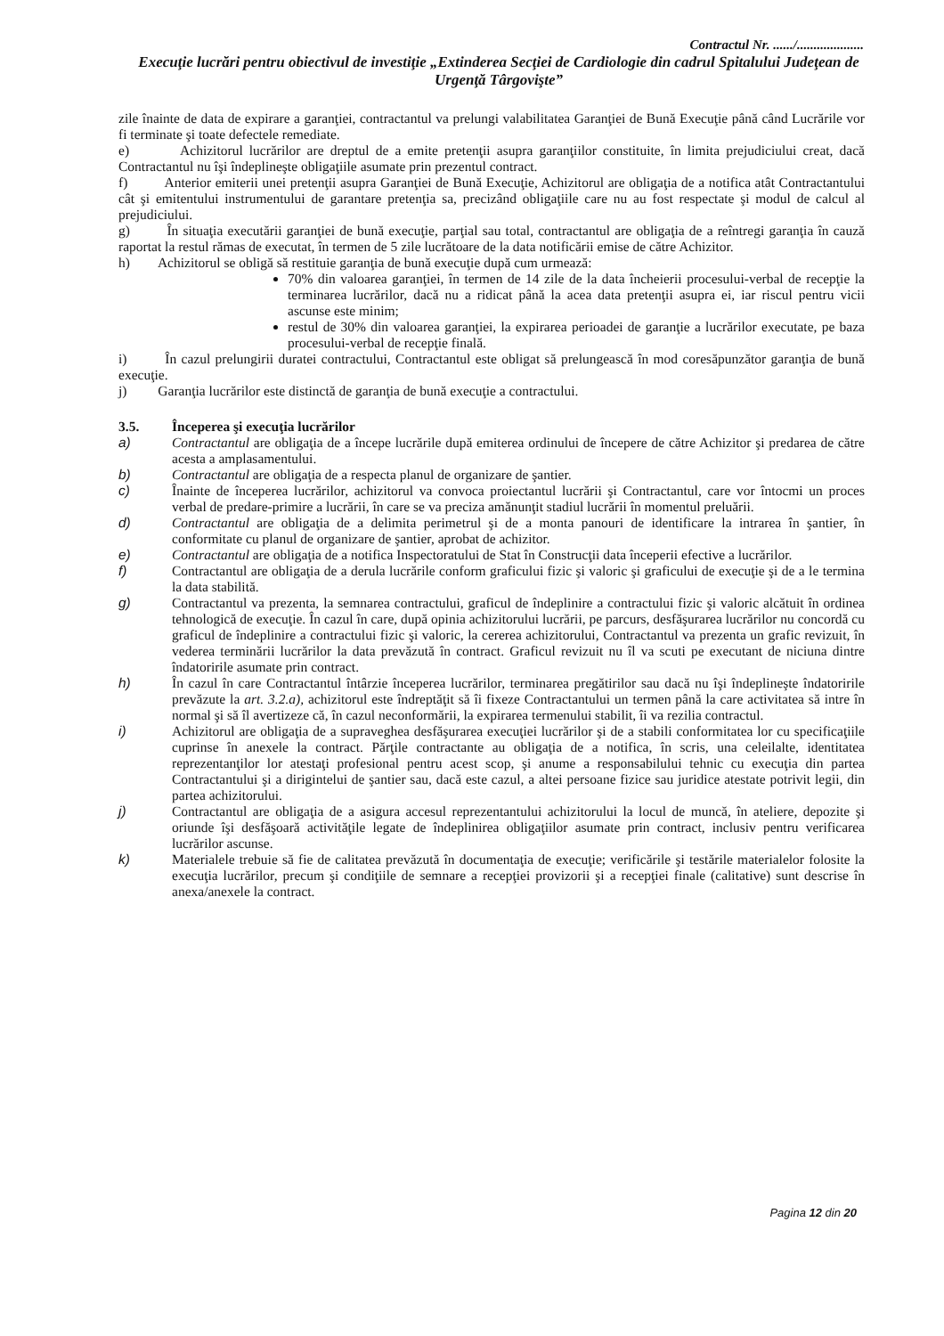Contractul Nr. ....../....................
Execuţie lucrări pentru obiectivul de investiţie „Extinderea Secţiei de Cardiologie din cadrul Spitalului Judeţean de Urgenţă Târgovişte”
zile înainte de data de expirare a garanţiei, contractantul va prelungi valabilitatea Garanţiei de Bună Execuţie până când Lucrările vor fi terminate şi toate defectele remediate.
e) Achizitorul lucrărilor are dreptul de a emite pretenţii asupra garanţiilor constituite, în limita prejudiciului creat, dacă Contractantul nu îşi îndeplineşte obligaţiile asumate prin prezentul contract.
f) Anterior emiterii unei pretenţii asupra Garanţiei de Bună Execuţie, Achizitorul are obligaţia de a notifica atât Contractantului cât şi emitentului instrumentului de garantare pretenţia sa, precizând obligaţiile care nu au fost respectate şi modul de calcul al prejudiciului.
g) În situaţia executării garanţiei de bună execuţie, parţial sau total, contractantul are obligaţia de a reîntregi garanţia în cauză raportat la restul rămas de executat, în termen de 5 zile lucrătoare de la data notificării emise de către Achizitor.
h) Achizitorul se obligă să restituie garanţia de bună execuţie după cum urmează:
70% din valoarea garanţiei, în termen de 14 zile de la data încheierii procesului-verbal de recepţie la terminarea lucrărilor, dacă nu a ridicat până la acea data pretenţii asupra ei, iar riscul pentru vicii ascunse este minim;
restul de 30% din valoarea garanţiei, la expirarea perioadei de garanţie a lucrărilor executate, pe baza procesului-verbal de recepţie finală.
i) În cazul prelungirii duratei contractului, Contractantul este obligat să prelungească în mod coresăpunzător garanţia de bună execuţie.
j) Garanţia lucrărilor este distinctă de garanţia de bună execuţie a contractului.
3.5. Începerea şi execuţia lucrărilor
a) Contractantul are obligaţia de a începe lucrările după emiterea ordinului de începere de către Achizitor şi predarea de către acesta a amplasamentului.
b) Contractantul are obligaţia de a respecta planul de organizare de şantier.
c) Înainte de începerea lucrărilor, achizitorul va convoca proiectantul lucrării şi Contractantul, care vor întocmi un proces verbal de predare-primire a lucrării, în care se va preciza amănunţit stadiul lucrării în momentul preluării.
d) Contractantul are obligaţia de a delimita perimetrul şi de a monta panouri de identificare la intrarea în şantier, în conformitate cu planul de organizare de şantier, aprobat de achizitor.
e) Contractantul are obligaţia de a notifica Inspectoratului de Stat în Construcţii data începerii efective a lucrărilor.
f) Contractantul are obligaţia de a derula lucrările conform graficului fizic şi valoric şi graficului de execuţie şi de a le termina la data stabilită.
g) Contractantul va prezenta, la semnarea contractului, graficul de îndeplinire a contractului fizic şi valoric alcătuit în ordinea tehnologică de execuţie. În cazul în care, după opinia achizitorului lucrării, pe parcurs, desfăşurarea lucrărilor nu concordă cu graficul de îndeplinire a contractului fizic şi valoric, la cererea achizitorului, Contractantul va prezenta un grafic revizuit, în vederea terminării lucrărilor la data prevăzută în contract. Graficul revizuit nu îl va scuti pe executant de niciuna dintre îndatoririle asumate prin contract.
h) În cazul în care Contractantul întârzie începerea lucrărilor, terminarea pregătirilor sau dacă nu îşi îndeplineşte îndatoririle prevăzute la art. 3.2.a), achizitorul este îndreptăţit să îi fixeze Contractantului un termen până la care activitatea să intre în normal şi să îl avertizeze că, în cazul neconformării, la expirarea termenului stabilit, îi va rezilia contractul.
i) Achizitorul are obligaţia de a supraveghea desfăşurarea execuţiei lucrărilor şi de a stabili conformitatea lor cu specificaţiile cuprinse în anexele la contract. Părţile contractante au obligaţia de a notifica, în scris, una celeilalte, identitatea reprezentanţilor lor atestaţi profesional pentru acest scop, şi anume a responsabilului tehnic cu execuţia din partea Contractantului şi a dirigintelui de şantier sau, dacă este cazul, a altei persoane fizice sau juridice atestate potrivit legii, din partea achizitorului.
j) Contractantul are obligaţia de a asigura accesul reprezentantului achizitorului la locul de muncă, în ateliere, depozite şi oriunde îşi desfăşoară activităţile legate de îndeplinirea obligaţiilor asumate prin contract, inclusiv pentru verificarea lucrărilor ascunse.
k) Materialele trebuie să fie de calitatea prevăzută în documentaţia de execuţie; verificările şi testările materialelor folosite la execuţia lucrărilor, precum şi condiţiile de semnare a recepţiei provizorii şi a recepţiei finale (calitative) sunt descrise în anexa/anexele la contract.
Pagina 12 din 20